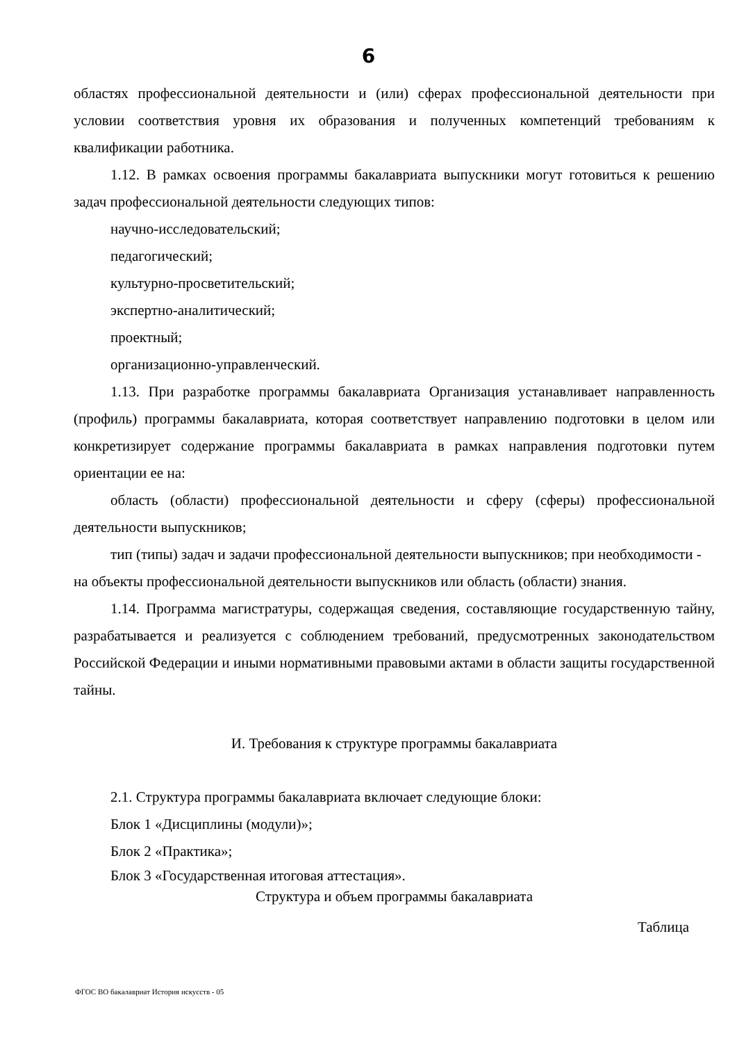6
областях профессиональной деятельности и (или) сферах профессиональной деятельности при условии соответствия уровня их образования и полученных компетенций требованиям к квалификации работника.
1.12. В рамках освоения программы бакалавриата выпускники могут готовиться к решению задач профессиональной деятельности следующих типов:
научно-исследовательский;
педагогический;
культурно-просветительский;
экспертно-аналитический;
проектный;
организационно-управленческий.
1.13. При разработке программы бакалавриата Организация устанавливает направленность (профиль) программы бакалавриата, которая соответствует направлению подготовки в целом или конкретизирует содержание программы бакалавриата в рамках направления подготовки путем ориентации ее на:
область (области) профессиональной деятельности и сферу (сферы) профессиональной деятельности выпускников;
тип (типы) задач и задачи профессиональной деятельности выпускников; при необходимости - на объекты профессиональной деятельности выпускников или область (области) знания.
1.14. Программа магистратуры, содержащая сведения, составляющие государственную тайну, разрабатывается и реализуется с соблюдением требований, предусмотренных законодательством Российской Федерации и иными нормативными правовыми актами в области защиты государственной тайны.
И. Требования к структуре программы бакалавриата
2.1. Структура программы бакалавриата включает следующие блоки:
Блок 1 «Дисциплины (модули)»;
Блок 2 «Практика»;
Блок 3 «Государственная итоговая аттестация».
Структура и объем программы бакалавриата
Таблица
ФГОС ВО бакалавриат История искусств - 05